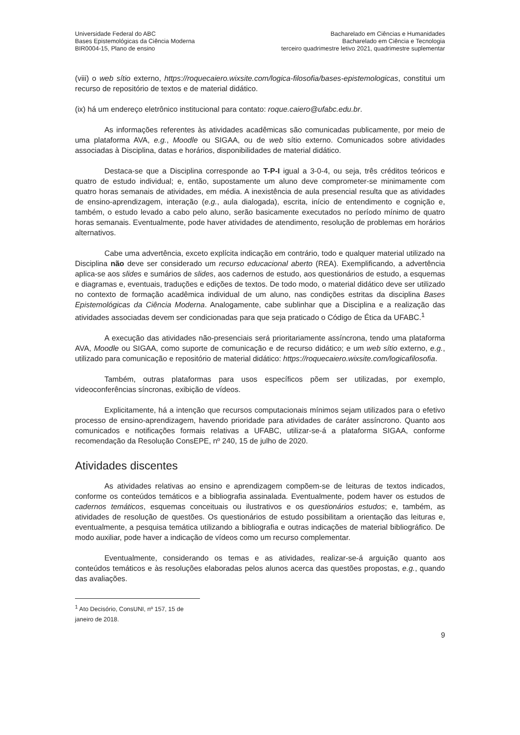Universidade Federal do ABC
Bases Epistemológicas da Ciência Moderna
BIR0004-15, Plano de ensino
Bacharelado em Ciências e Humanidades
Bacharelado em Ciência e Tecnologia
terceiro quadrimestre letivo 2021, quadrimestre suplementar
(viii) o web sítio externo, https://roquecaiero.wixsite.com/logica-filosofia/bases-epistemologicas, constitui um recurso de repositório de textos e de material didático.
(ix) há um endereço eletrônico institucional para contato: roque.caiero@ufabc.edu.br.
As informações referentes às atividades acadêmicas são comunicadas publicamente, por meio de uma plataforma AVA, e.g., Moodle ou SIGAA, ou de web sítio externo. Comunicados sobre atividades associadas à Disciplina, datas e horários, disponibilidades de material didático.
Destaca-se que a Disciplina corresponde ao T-P-I igual a 3-0-4, ou seja, três créditos teóricos e quatro de estudo individual; e, então, supostamente um aluno deve comprometer-se minimamente com quatro horas semanais de atividades, em média. A inexistência de aula presencial resulta que as atividades de ensino-aprendizagem, interação (e.g., aula dialogada), escrita, início de entendimento e cognição e, também, o estudo levado a cabo pelo aluno, serão basicamente executados no período mínimo de quatro horas semanais. Eventualmente, pode haver atividades de atendimento, resolução de problemas em horários alternativos.
Cabe uma advertência, exceto explícita indicação em contrário, todo e qualquer material utilizado na Disciplina não deve ser considerado um recurso educacional aberto (REA). Exemplificando, a advertência aplica-se aos slides e sumários de slides, aos cadernos de estudo, aos questionários de estudo, a esquemas e diagramas e, eventuais, traduções e edições de textos. De todo modo, o material didático deve ser utilizado no contexto de formação acadêmica individual de um aluno, nas condições estritas da disciplina Bases Epistemológicas da Ciência Moderna. Analogamente, cabe sublinhar que a Disciplina e a realização das atividades associadas devem ser condicionadas para que seja praticado o Código de Ética da UFABC.<sup>1</sup>
A execução das atividades não-presenciais será prioritariamente assíncrona, tendo uma plataforma AVA, Moodle ou SIGAA, como suporte de comunicação e de recurso didático; e um web sítio externo, e.g., utilizado para comunicação e repositório de material didático: https://roquecaiero.wixsite.com/logicafilosofia.
Também, outras plataformas para usos específicos põem ser utilizadas, por exemplo, videoconferências síncronas, exibição de vídeos.
Explicitamente, há a intenção que recursos computacionais mínimos sejam utilizados para o efetivo processo de ensino-aprendizagem, havendo prioridade para atividades de caráter assíncrono. Quanto aos comunicados e notificações formais relativas a UFABC, utilizar-se-á a plataforma SIGAA, conforme recomendação da Resolução ConsEPE, nº 240, 15 de julho de 2020.
Atividades discentes
As atividades relativas ao ensino e aprendizagem compõem-se de leituras de textos indicados, conforme os conteúdos temáticos e a bibliografia assinalada. Eventualmente, podem haver os estudos de cadernos temáticos, esquemas conceituais ou ilustrativos e os questionários estudos; e, também, as atividades de resolução de questões. Os questionários de estudo possibilitam a orientação das leituras e, eventualmente, a pesquisa temática utilizando a bibliografia e outras indicações de material bibliográfico. De modo auxiliar, pode haver a indicação de vídeos como um recurso complementar.
Eventualmente, considerando os temas e as atividades, realizar-se-á arguição quanto aos conteúdos temáticos e às resoluções elaboradas pelos alunos acerca das questões propostas, e.g., quando das avaliações.
<sup>1</sup> Ato Decisório, ConsUNI, nº 157, 15 de janeiro de 2018.
9